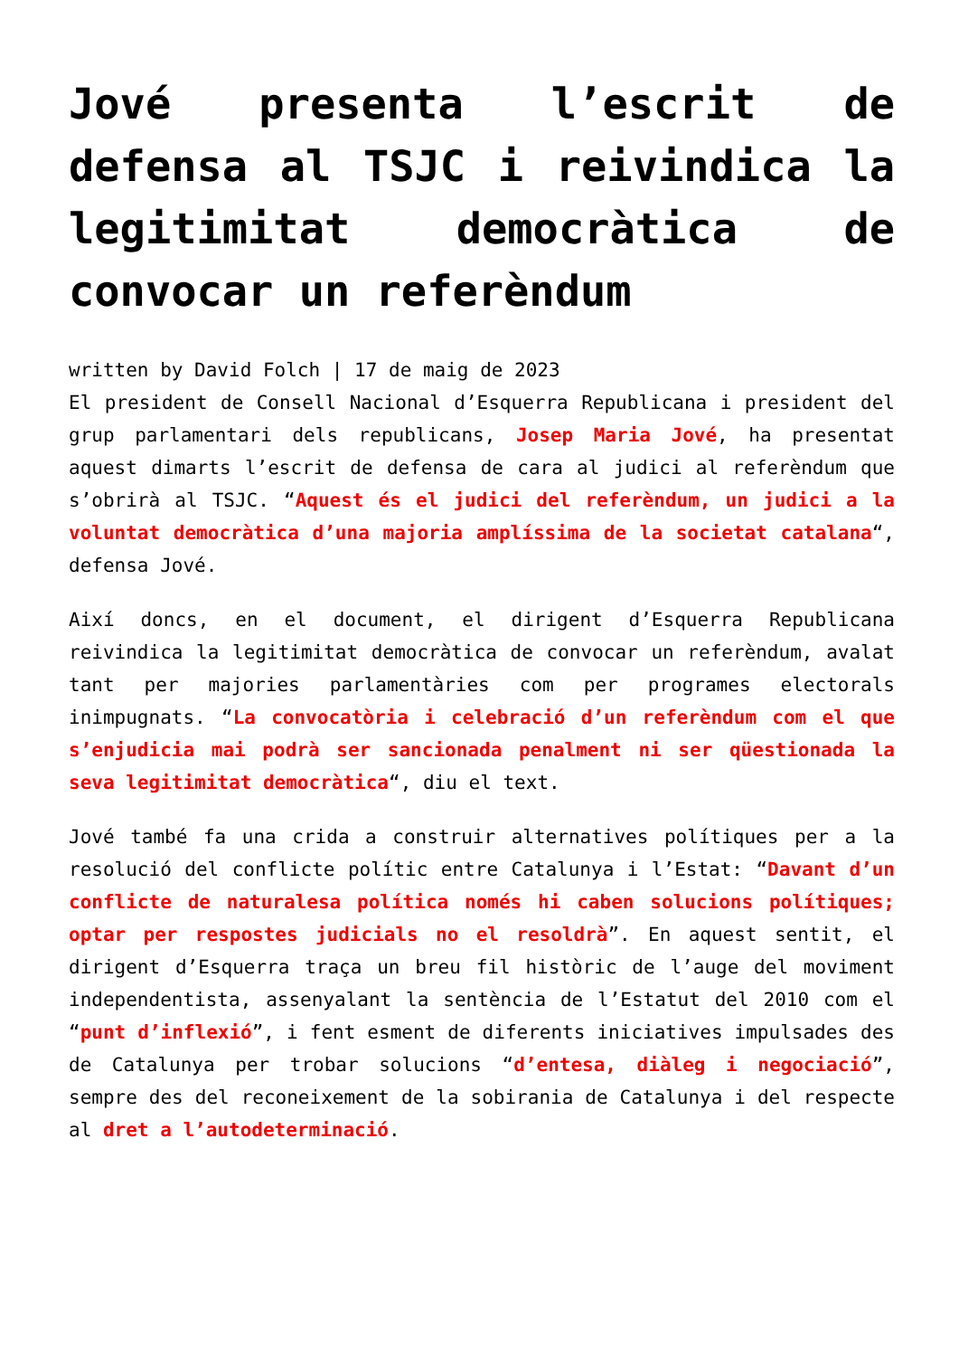Jové presenta l’escrit de defensa al TSJC i reivindica la legitimitat democràtica de convocar un referèndum
written by David Folch | 17 de maig de 2023
El president de Consell Nacional d’Esquerra Republicana i president del grup parlamentari dels republicans, Josep Maria Jové, ha presentat aquest dimarts l’escrit de defensa de cara al judici al referèndum que s’obrirà al TSJC. “Aquest és el judici del referèndum, un judici a la voluntat democràtica d’una majoria amplíssima de la societat catalana“, defensa Jové.
Així doncs, en el document, el dirigent d’Esquerra Republicana reivindica la legitimitat democràtica de convocar un referèndum, avalat tant per majories parlamentàries com per programes electorals inimpugnats. “La convocatòria i celebració d’un referèndum com el que s’enjudicia mai podrà ser sancionada penalment ni ser qüestionada la seva legitimitat democràtica“, diu el text.
Jové també fa una crida a construir alternatives polítiques per a la resolució del conflicte polític entre Catalunya i l’Estat: “Davant d’un conflicte de naturalesa política només hi caben solucions polítiques; optar per respostes judicials no el resoldrà”. En aquest sentit, el dirigent d’Esquerra traça un breu fil històric de l’auge del moviment independentista, assenyalant la sentència de l’Estatut del 2010 com el “punt d’inflexió”, i fent esment de diferents iniciatives impulsades des de Catalunya per trobar solucions “d’entesa, diàleg i negociació”, sempre des del reconeixement de la sobirania de Catalunya i del respecte al dret a l’autodeterminació.